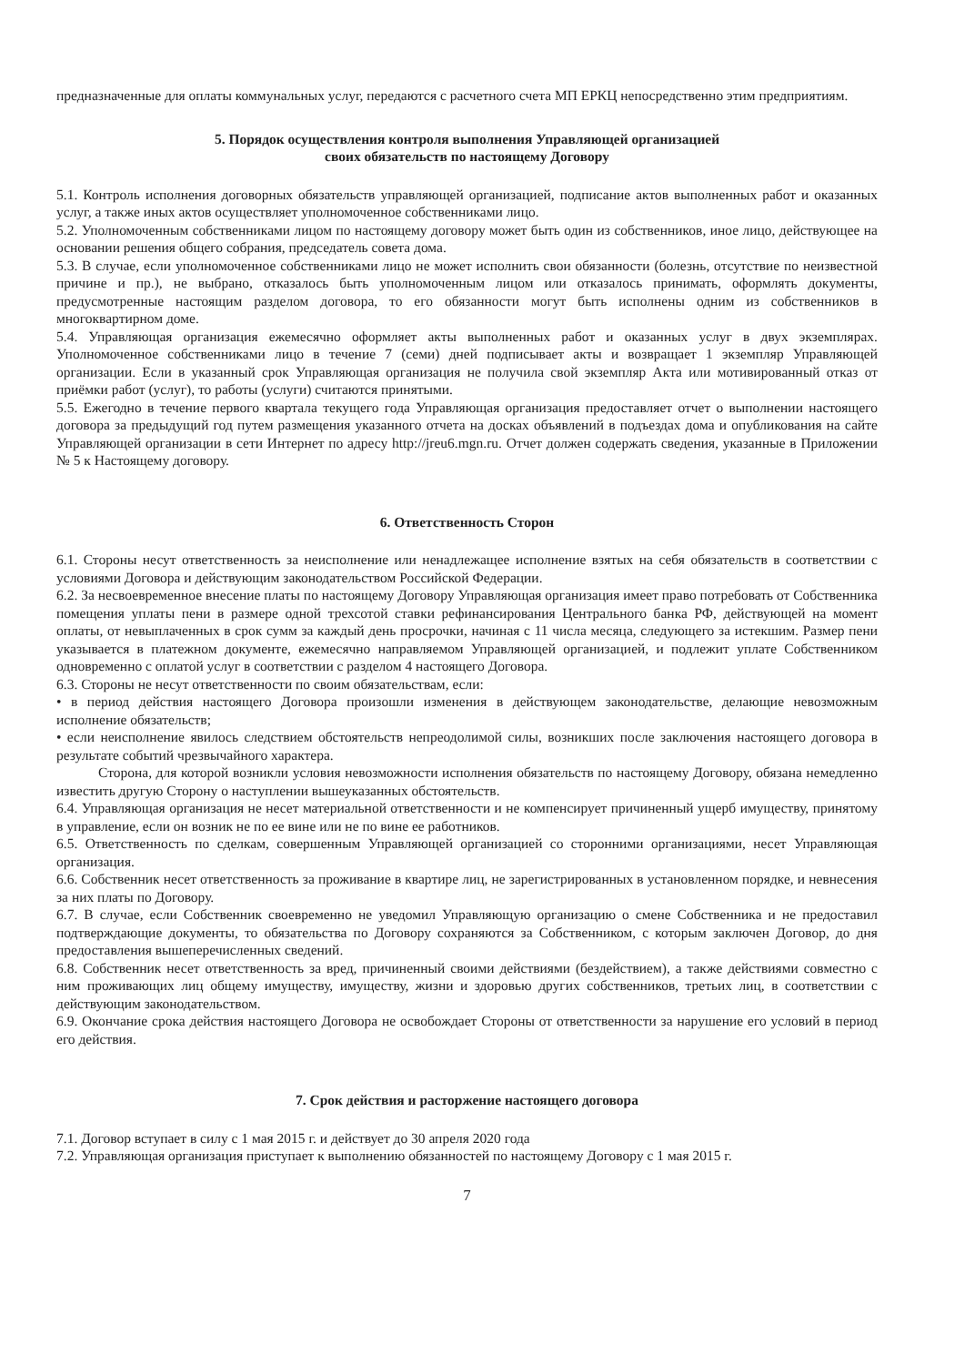предназначенные для оплаты коммунальных услуг, передаются с расчетного счета МП ЕРКЦ непосредственно этим предприятиям.
5. Порядок осуществления контроля выполнения Управляющей организацией
своих обязательств по настоящему Договору
5.1. Контроль исполнения договорных обязательств управляющей организацией, подписание актов выполненных работ и оказанных услуг, а также иных актов осуществляет уполномоченное собственниками лицо.
5.2. Уполномоченным собственниками лицом по настоящему договору может быть один из собственников, иное лицо, действующее на основании решения общего собрания, председатель совета дома.
5.3. В случае, если уполномоченное собственниками лицо не может исполнить свои обязанности (болезнь, отсутствие по неизвестной причине и пр.), не выбрано, отказалось быть уполномоченным лицом или отказалось принимать, оформлять документы, предусмотренные настоящим разделом договора, то его обязанности могут быть исполнены одним из собственников в многоквартирном доме.
5.4. Управляющая организация ежемесячно оформляет акты выполненных работ и оказанных услуг в двух экземплярах. Уполномоченное собственниками лицо в течение 7 (семи) дней подписывает акты и возвращает 1 экземпляр Управляющей организации. Если в указанный срок Управляющая организация не получила свой экземпляр Акта или мотивированный отказ от приёмки работ (услуг), то работы (услуги) считаются принятыми.
5.5. Ежегодно в течение первого квартала текущего года Управляющая организация предоставляет отчет о выполнении настоящего договора за предыдущий год путем размещения указанного отчета на досках объявлений в подъездах дома и опубликования на сайте Управляющей организации в сети Интернет по адресу http://jreu6.mgn.ru. Отчет должен содержать сведения, указанные в Приложении № 5 к Настоящему договору.
6. Ответственность Сторон
6.1. Стороны несут ответственность за неисполнение или ненадлежащее исполнение взятых на себя обязательств в соответствии с условиями Договора и действующим законодательством Российской Федерации.
6.2. За несвоевременное внесение платы по настоящему Договору Управляющая организация имеет право потребовать от Собственника помещения уплаты пени в размере одной трехсотой ставки рефинансирования Центрального банка РФ, действующей на момент оплаты, от невыплаченных в срок сумм за каждый день просрочки, начиная с 11 числа месяца, следующего за истекшим. Размер пени указывается в платежном документе, ежемесячно направляемом Управляющей организацией, и подлежит уплате Собственником одновременно с оплатой услуг в соответствии с разделом 4 настоящего Договора.
6.3. Стороны не несут ответственности по своим обязательствам, если:
• в период действия настоящего Договора произошли изменения в действующем законодательстве, делающие невозможным исполнение обязательств;
• если неисполнение явилось следствием обстоятельств непреодолимой силы, возникших после заключения настоящего договора в результате событий чрезвычайного характера.
Сторона, для которой возникли условия невозможности исполнения обязательств по настоящему Договору, обязана немедленно известить другую Сторону о наступлении вышеуказанных обстоятельств.
6.4. Управляющая организация не несет материальной ответственности и не компенсирует причиненный ущерб имуществу, принятому в управление, если он возник не по ее вине или не по вине ее работников.
6.5. Ответственность по сделкам, совершенным Управляющей организацией со сторонними организациями, несет Управляющая организация.
6.6. Собственник несет ответственность за проживание в квартире лиц, не зарегистрированных в установленном порядке, и невнесения за них платы по Договору.
6.7. В случае, если Собственник своевременно не уведомил Управляющую организацию о смене Собственника и не предоставил подтверждающие документы, то обязательства по Договору сохраняются за Собственником, с которым заключен Договор, до дня предоставления вышеперечисленных сведений.
6.8. Собственник несет ответственность за вред, причиненный своими действиями (бездействием), а также действиями совместно с ним проживающих лиц общему имуществу, имуществу, жизни и здоровью других собственников, третьих лиц, в соответствии с действующим законодательством.
6.9. Окончание срока действия настоящего Договора не освобождает Стороны от ответственности за нарушение его условий в период его действия.
7. Срок действия и расторжение настоящего договора
7.1. Договор вступает в силу с 1 мая 2015 г. и действует до 30 апреля 2020 года
7.2. Управляющая организация приступает к выполнению обязанностей по настоящему Договору с 1 мая 2015 г.
7